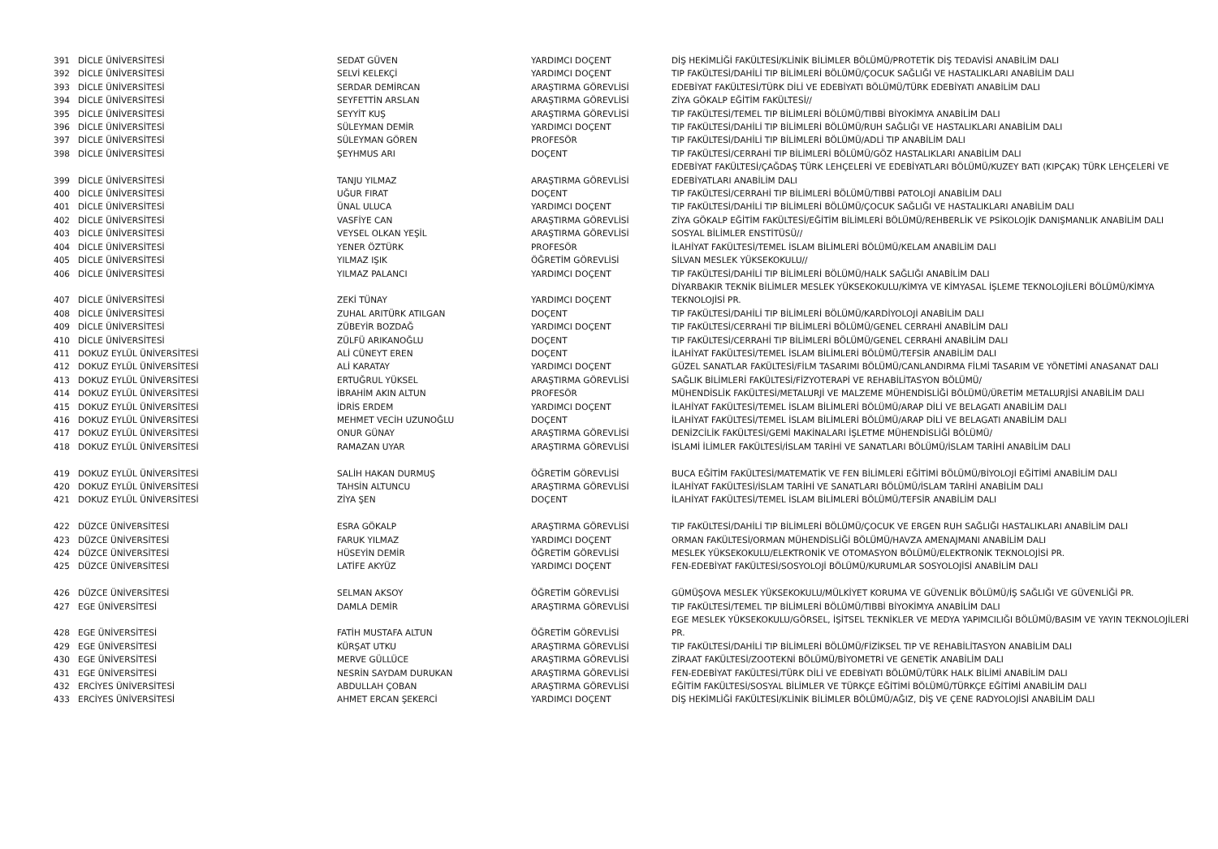| 391 | DİCLE ÜNİVERSİTESİ | SEDAT GÜVEN | YARDIMCI DOÇENT | DİŞ HEKİMLİĞİ FAKÜLTESİ/KLİNİK BİLİMLER BÖLÜMÜ/PROTETİK DİŞ TEDAVİSİ ANABİLİM DALI |
| 392 | DİCLE ÜNİVERSİTESİ | SELVİ KELEKÇİ | YARDIMCI DOÇENT | TIP FAKÜLTESİ/DAHİLİ TIP BİLİMLERİ BÖLÜMÜ/ÇOCUK SAĞLIĞI VE HASTALIKLARI ANABİLİM DALI |
| 393 | DİCLE ÜNİVERSİTESİ | SERDAR DEMİRCAN | ARAŞTIRMA GÖREVLİSİ | EDEBİYAT FAKÜLTESİ/TÜRK DİLİ VE EDEBİYATI BÖLÜMÜ/TÜRK EDEBİYATI ANABİLİM DALI |
| 394 | DİCLE ÜNİVERSİTESİ | SEYFETTİN ARSLAN | ARAŞTIRMA GÖREVLİSİ | ZİYA GÖKALP EĞİTİM FAKÜLTESİ// |
| 395 | DİCLE ÜNİVERSİTESİ | SEYYİT KUŞ | ARAŞTIRMA GÖREVLİSİ | TIP FAKÜLTESİ/TEMEL TIP BİLİMLERİ BÖLÜMÜ/TIBBİ BİYOKİMYA ANABİLİM DALI |
| 396 | DİCLE ÜNİVERSİTESİ | SÜLEYMAN DEMİR | YARDIMCI DOÇENT | TIP FAKÜLTESİ/DAHİLİ TIP BİLİMLERİ BÖLÜMÜ/RUH SAĞLIĞI VE HASTALIKLARI ANABİLİM DALI |
| 397 | DİCLE ÜNİVERSİTESİ | SÜLEYMAN GÖREN | PROFESÖR | TIP FAKÜLTESİ/DAHİLİ TIP BİLİMLERİ BÖLÜMÜ/ADLİ TIP ANABİLİM DALI |
| 398 | DİCLE ÜNİVERSİTESİ | ŞEYHMUS ARI | DOÇENT | TIP FAKÜLTESİ/CERRAHİ TIP BİLİMLERİ BÖLÜMÜ/GÖZ HASTALIKLARI ANABİLİM DALI |
| 399 | DİCLE ÜNİVERSİTESİ | TANJU YILMAZ | ARAŞTIRMA GÖREVLİSİ | EDEBİYAT FAKÜLTESİ/ÇAĞDAŞ TÜRK LEHÇELERİ VE EDEBİYATLARI BÖLÜMÜ/KUZEY BATI (KIPÇAK) TÜRK LEHÇELERİ VE EDEBİYATLARI ANABİLİM DALI |
| 400 | DİCLE ÜNİVERSİTESİ | UĞUR FIRAT | DOÇENT | TIP FAKÜLTESİ/CERRAHİ TIP BİLİMLERİ BÖLÜMÜ/TIBBİ PATOLOJİ ANABİLİM DALI |
| 401 | DİCLE ÜNİVERSİTESİ | ÜNAL ULUCA | YARDIMCI DOÇENT | TIP FAKÜLTESİ/DAHİLİ TIP BİLİMLERİ BÖLÜMÜ/ÇOCUK SAĞLIĞI VE HASTALIKLARI ANABİLİM DALI |
| 402 | DİCLE ÜNİVERSİTESİ | VASFİYE CAN | ARAŞTIRMA GÖREVLİSİ | ZİYA GÖKALP EĞİTİM FAKÜLTESİ/EĞİTİM BİLİMLERİ BÖLÜMÜ/REHBERLİK VE PSİKOLOJİK DANIŞMANLIK ANABİLİM DALI |
| 403 | DİCLE ÜNİVERSİTESİ | VEYSEL OLKAN YEŞİL | ARAŞTIRMA GÖREVLİSİ | SOSYAL BİLİMLER ENSTİTÜSÜ// |
| 404 | DİCLE ÜNİVERSİTESİ | YENER ÖZTÜRK | PROFESÖR | İLAHİYAT FAKÜLTESİ/TEMEL İSLAM BİLİMLERİ BÖLÜMÜ/KELAM ANABİLİM DALI |
| 405 | DİCLE ÜNİVERSİTESİ | YILMAZ IŞIK | ÖĞRETİM GÖREVLİSİ | SİLVAN MESLEK YÜKSEKOKULU// |
| 406 | DİCLE ÜNİVERSİTESİ | YILMAZ PALANCI | YARDIMCI DOÇENT | TIP FAKÜLTESİ/DAHİLİ TIP BİLİMLERİ BÖLÜMÜ/HALK SAĞLIĞI ANABİLİM DALI |
| 407 | DİCLE ÜNİVERSİTESİ | ZEKİ TÜNAY | YARDIMCI DOÇENT | DİYARBAKIR TEKNİK BİLİMLER MESLEK YÜKSEKOKULU/KİMYA VE KİMYASAL İŞLEME TEKNOLOJİLERİ BÖLÜMÜ/KİMYA TEKNOLOJİSİ PR. |
| 408 | DİCLE ÜNİVERSİTESİ | ZUHAL ARITÜRK ATILGAN | DOÇENT | TIP FAKÜLTESİ/DAHİLİ TIP BİLİMLERİ BÖLÜMÜ/KARDİYOLOJİ ANABİLİM DALI |
| 409 | DİCLE ÜNİVERSİTESİ | ZÜBEYİR BOZDAĞ | YARDIMCI DOÇENT | TIP FAKÜLTESİ/CERRAHİ TIP BİLİMLERİ BÖLÜMÜ/GENEL CERRAHİ ANABİLİM DALI |
| 410 | DİCLE ÜNİVERSİTESİ | ZÜLFÜ ARIKANOĞLU | DOÇENT | TIP FAKÜLTESİ/CERRAHİ TIP BİLİMLERİ BÖLÜMÜ/GENEL CERRAHİ ANABİLİM DALI |
| 411 | DOKUZ EYLÜL ÜNİVERSİTESİ | ALİ CÜNEYT EREN | DOÇENT | İLAHİYAT FAKÜLTESİ/TEMEL İSLAM BİLİMLERİ BÖLÜMÜ/TEFSİR ANABİLİM DALI |
| 412 | DOKUZ EYLÜL ÜNİVERSİTESİ | ALİ KARATAY | YARDIMCI DOÇENT | GÜZEL SANATLAR FAKÜLTESİ/FİLM TASARIMI BÖLÜMÜ/CANLANDIRMA FİLMİ TASARIM VE YÖNETİMİ ANASANAT DALI |
| 413 | DOKUZ EYLÜL ÜNİVERSİTESİ | ERTUĞRUL YÜKSEL | ARAŞTIRMA GÖREVLİSİ | SAĞLIK BİLİMLERİ FAKÜLTESİ/FİZYOTERAPİ VE REHABİLİTASYON BÖLÜMÜ/ |
| 414 | DOKUZ EYLÜL ÜNİVERSİTESİ | İBRAHİM AKIN ALTUN | PROFESÖR | MÜHENDİSLİK FAKÜLTESİ/METALURJİ VE MALZEME MÜHENDİSLİĞİ BÖLÜMÜ/ÜRETİM METALURJİSİ ANABİLİM DALI |
| 415 | DOKUZ EYLÜL ÜNİVERSİTESİ | İDRİS ERDEM | YARDIMCI DOÇENT | İLAHİYAT FAKÜLTESİ/TEMEL İSLAM BİLİMLERİ BÖLÜMÜ/ARAP DİLİ VE BELAGATI ANABİLİM DALI |
| 416 | DOKUZ EYLÜL ÜNİVERSİTESİ | MEHMET VECİH UZUNOĞLU | DOÇENT | İLAHİYAT FAKÜLTESİ/TEMEL İSLAM BİLİMLERİ BÖLÜMÜ/ARAP DİLİ VE BELAGATI ANABİLİM DALI |
| 417 | DOKUZ EYLÜL ÜNİVERSİTESİ | ONUR GÜNAY | ARAŞTIRMA GÖREVLİSİ | DENİZCİLİK FAKÜLTESİ/GEMİ MAKİNALARI İŞLETME MÜHENDİSLİĞİ BÖLÜMÜ/ |
| 418 | DOKUZ EYLÜL ÜNİVERSİTESİ | RAMAZAN UYAR | ARAŞTIRMA GÖREVLİSİ | İSLAMİ İLİMLER FAKÜLTESİ/İSLAM TARİHİ VE SANATLARI BÖLÜMÜ/İSLAM TARİHİ ANABİLİM DALI |
| 419 | DOKUZ EYLÜL ÜNİVERSİTESİ | SALİH HAKAN DURMUŞ | ÖĞRETİM GÖREVLİSİ | BUCA EĞİTİM FAKÜLTESİ/MATEMATİK VE FEN BİLİMLERİ EĞİTİMİ BÖLÜMÜ/BİYOLOJİ EĞİTİMİ ANABİLİM DALI |
| 420 | DOKUZ EYLÜL ÜNİVERSİTESİ | TAHSİN ALTUNCU | ARAŞTIRMA GÖREVLİSİ | İLAHİYAT FAKÜLTESİ/İSLAM TARİHİ VE SANATLARI BÖLÜMÜ/İSLAM TARİHİ ANABİLİM DALI |
| 421 | DOKUZ EYLÜL ÜNİVERSİTESİ | ZİYA ŞEN | DOÇENT | İLAHİYAT FAKÜLTESİ/TEMEL İSLAM BİLİMLERİ BÖLÜMÜ/TEFSİR ANABİLİM DALI |
| 422 | DÜZCE ÜNİVERSİTESİ | ESRA GÖKALP | ARAŞTIRMA GÖREVLİSİ | TIP FAKÜLTESİ/DAHİLİ TIP BİLİMLERİ BÖLÜMÜ/ÇOCUK VE ERGEN RUH SAĞLIĞI HASTALIKLARI ANABİLİM DALI |
| 423 | DÜZCE ÜNİVERSİTESİ | FARUK YILMAZ | YARDIMCI DOÇENT | ORMAN FAKÜLTESİ/ORMAN MÜHENDİSLİĞİ BÖLÜMÜ/HAVZA AMENAJMANI ANABİLİM DALI |
| 424 | DÜZCE ÜNİVERSİTESİ | HÜSEYİN DEMİR | ÖĞRETİM GÖREVLİSİ | MESLEK YÜKSEKOKULU/ELEKTRONİK VE OTOMASYON BÖLÜMÜ/ELEKTRONİK TEKNOLOJİSİ PR. |
| 425 | DÜZCE ÜNİVERSİTESİ | LATİFE AKYÜZ | YARDIMCI DOÇENT | FEN-EDEBİYAT FAKÜLTESİ/SOSYOLOJİ BÖLÜMÜ/KURUMLAR SOSYOLOJİSİ ANABİLİM DALI |
| 426 | DÜZCE ÜNİVERSİTESİ | SELMAN AKSOY | ÖĞRETİM GÖREVLİSİ | GÜMÜŞOVA MESLEK YÜKSEKOKULU/MÜLKİYET KORUMA VE GÜVENLİK BÖLÜMÜ/İŞ SAĞLIĞI VE GÜVENLİĞİ PR. |
| 427 | EGE ÜNİVERSİTESİ | DAMLA DEMİR | ARAŞTIRMA GÖREVLİSİ | TIP FAKÜLTESİ/TEMEL TIP BİLİMLERİ BÖLÜMÜ/TIBBİ BİYOKİMYA ANABİLİM DALI |
| 428 | EGE ÜNİVERSİTESİ | FATİH MUSTAFA ALTUN | ÖĞRETİM GÖREVLİSİ | EGE MESLEK YÜKSEKOKULU/GÖRSEL, İŞİTSEL TEKNİKLER VE MEDYA YAPIMCILIĞI BÖLÜMÜ/BASIM VE YAYIN TEKNOLOJİLERİ PR. |
| 429 | EGE ÜNİVERSİTESİ | KÜRŞAT UTKU | ARAŞTIRMA GÖREVLİSİ | TIP FAKÜLTESİ/DAHİLİ TIP BİLİMLERİ BÖLÜMÜ/FİZİKSEL TIP VE REHABİLİTASYON ANABİLİM DALI |
| 430 | EGE ÜNİVERSİTESİ | MERVE GÜLLÜCE | ARAŞTIRMA GÖREVLİSİ | ZİRAAT FAKÜLTESİ/ZOOTEKNİ BÖLÜMÜ/BİYOMETRİ VE GENETİK ANABİLİM DALI |
| 431 | EGE ÜNİVERSİTESİ | NESRİN SAYDAM DURUKAN | ARAŞTIRMA GÖREVLİSİ | FEN-EDEBİYAT FAKÜLTESİ/TÜRK DİLİ VE EDEBİYATI BÖLÜMÜ/TÜRK HALK BİLİMİ ANABİLİM DALI |
| 432 | ERCİYES ÜNİVERSİTESİ | ABDULLAH ÇOBAN | ARAŞTIRMA GÖREVLİSİ | EĞİTİM FAKÜLTESİ/SOSYAL BİLİMLER VE TÜRKÇE EĞİTİMİ BÖLÜMÜ/TÜRKÇE EĞİTİMİ ANABİLİM DALI |
| 433 | ERCİYES ÜNİVERSİTESİ | AHMET ERCAN ŞEKERCİ | YARDIMCI DOÇENT | DİŞ HEKİMLİĞİ FAKÜLTESİ/KLİNİK BİLİMLER BÖLÜMÜ/AĞIZ, DİŞ VE ÇENE RADYOLOJİSİ ANABİLİM DALI |